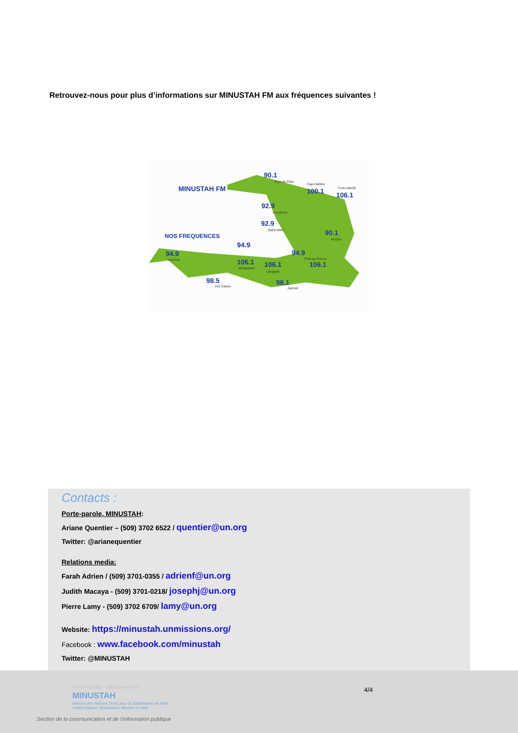Retrouvez-nous pour plus d’informations sur MINUSTAH FM aux fréquences suivantes !
MINUSTAH FM
NOS FREQUENCES
90.1
Port-de-Paix
100.1
Cap-Haïtien
106.1
Fort-Liberté
92.9
Gonaïves
92.9
Saint Marc 90.1
Hinche
94.9
94.9
Jérémie
94.9
Port-au-Prince
106.1
106.1
Miragoane 106.1
Léogane
98.5
Les Cayes 98.1
Jacmel
Contacts :
Porte-parole, MINUSTAH:
Ariane Quentier – (509) 3702 6522 / quentier@un.org
Twitter: @arianequentier
Relations media:
Farah Adrien / (509) 3701-0355 / adrienf@un.org
Judith Macaya - (509) 3701-0218/ josephj@un.org
Pierre Lamy - (509) 3702 6709/ lamy@un.org
Website: https://minustah.unmissions.org/
Facebook : www.facebook.com/minustah
Twitter: @MINUSTAH
NATIONS UNIES - UNITED NATIONS
MINUSTAH
Mission des Nations Unies pour la Stabilisation en Haïti
United Nations Stabilization Mission in Haiti
Section de la communication et de l’information publique
4/4